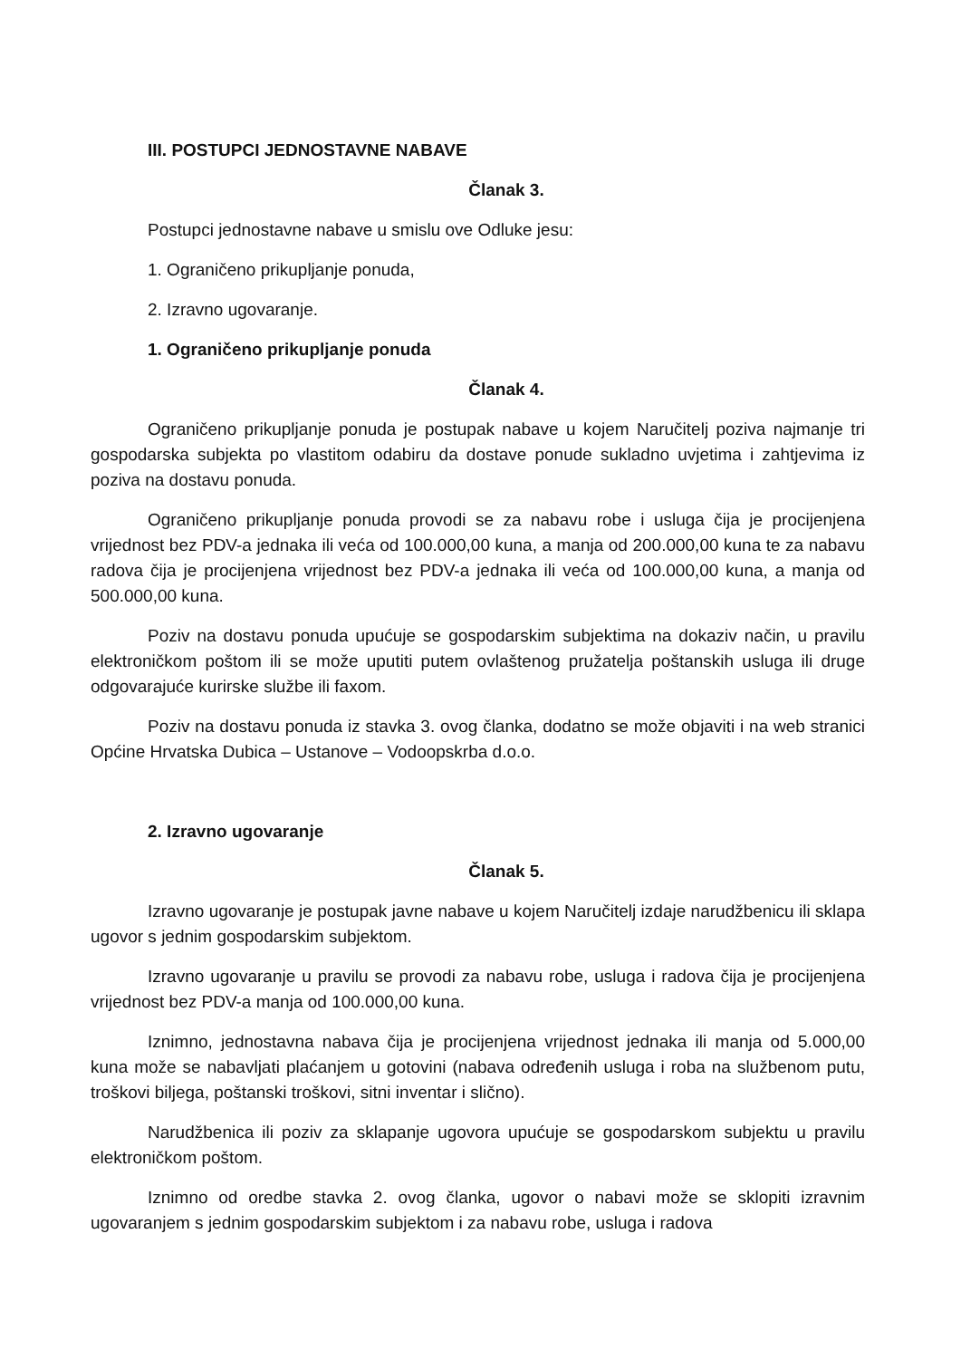III. POSTUPCI JEDNOSTAVNE NABAVE
Članak 3.
Postupci jednostavne nabave u smislu ove Odluke jesu:
1. Ograničeno prikupljanje ponuda,
2. Izravno ugovaranje.
1. Ograničeno prikupljanje ponuda
Članak 4.
Ograničeno prikupljanje ponuda je postupak nabave u kojem Naručitelj poziva najmanje tri gospodarska subjekta po vlastitom odabiru da dostave ponude sukladno uvjetima i zahtjevima iz poziva na dostavu ponuda.
Ograničeno prikupljanje ponuda provodi se za nabavu robe i usluga čija je procijenjena vrijednost bez PDV-a jednaka ili veća od 100.000,00 kuna, a manja od 200.000,00 kuna te za nabavu radova čija je procijenjena vrijednost bez PDV-a jednaka ili veća od 100.000,00 kuna, a manja od 500.000,00 kuna.
Poziv na dostavu ponuda upućuje se gospodarskim subjektima na dokaziv način, u pravilu elektroničkom poštom ili se može uputiti putem ovlaštenog pružatelja poštanskih usluga ili druge odgovarajuće kurirske službe ili faxom.
Poziv na dostavu ponuda iz stavka 3. ovog članka, dodatno se može objaviti i na web stranici Općine Hrvatska Dubica – Ustanove – Vodoopskrba d.o.o.
2. Izravno ugovaranje
Članak 5.
Izravno ugovaranje je postupak javne nabave u kojem Naručitelj izdaje narudžbenicu ili sklapa ugovor s jednim gospodarskim subjektom.
Izravno ugovaranje u pravilu se provodi za nabavu robe, usluga i radova čija je procijenjena vrijednost bez PDV-a manja od 100.000,00 kuna.
Iznimno, jednostavna nabava čija je procijenjena vrijednost jednaka ili manja od 5.000,00 kuna može se nabavljati plaćanjem u gotovini (nabava određenih usluga i roba na službenom putu, troškovi biljega, poštanski troškovi, sitni inventar i slično).
Narudžbenica ili poziv za sklapanje ugovora upućuje se gospodarskom subjektu u pravilu elektroničkom poštom.
Iznimno od oredbe stavka 2. ovog članka, ugovor o nabavi može se sklopiti izravnim ugovaranjem s jednim gospodarskim subjektom i za nabavu robe, usluga i radova